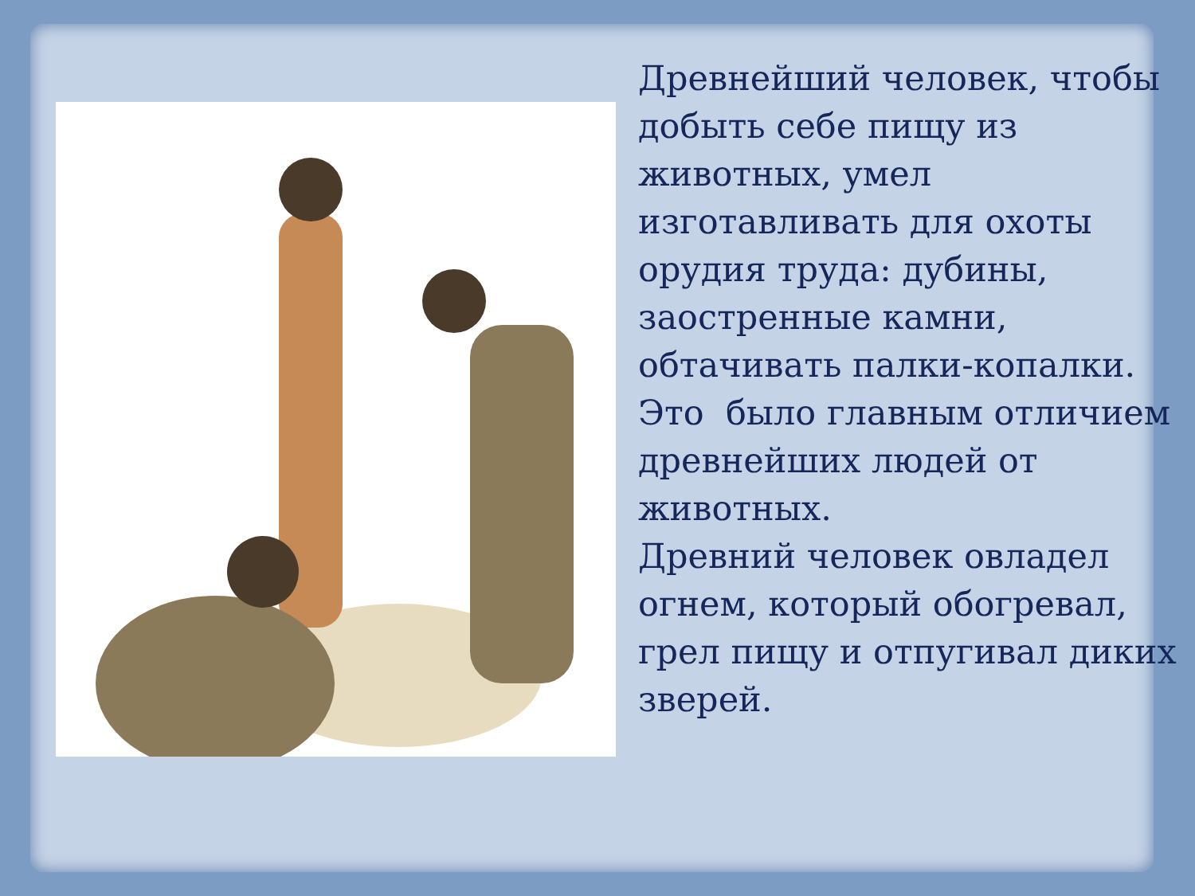Древнейший человек, чтобы добыть себе пищу из животных, умел изготавливать для охоты орудия труда: дубины, заостренные камни, обтачивать палки-копалки.
Это было главным отличием древнейших людей от животных.
Древний человек овладел огнем, который обогревал, грел пищу и отпугивал диких зверей.